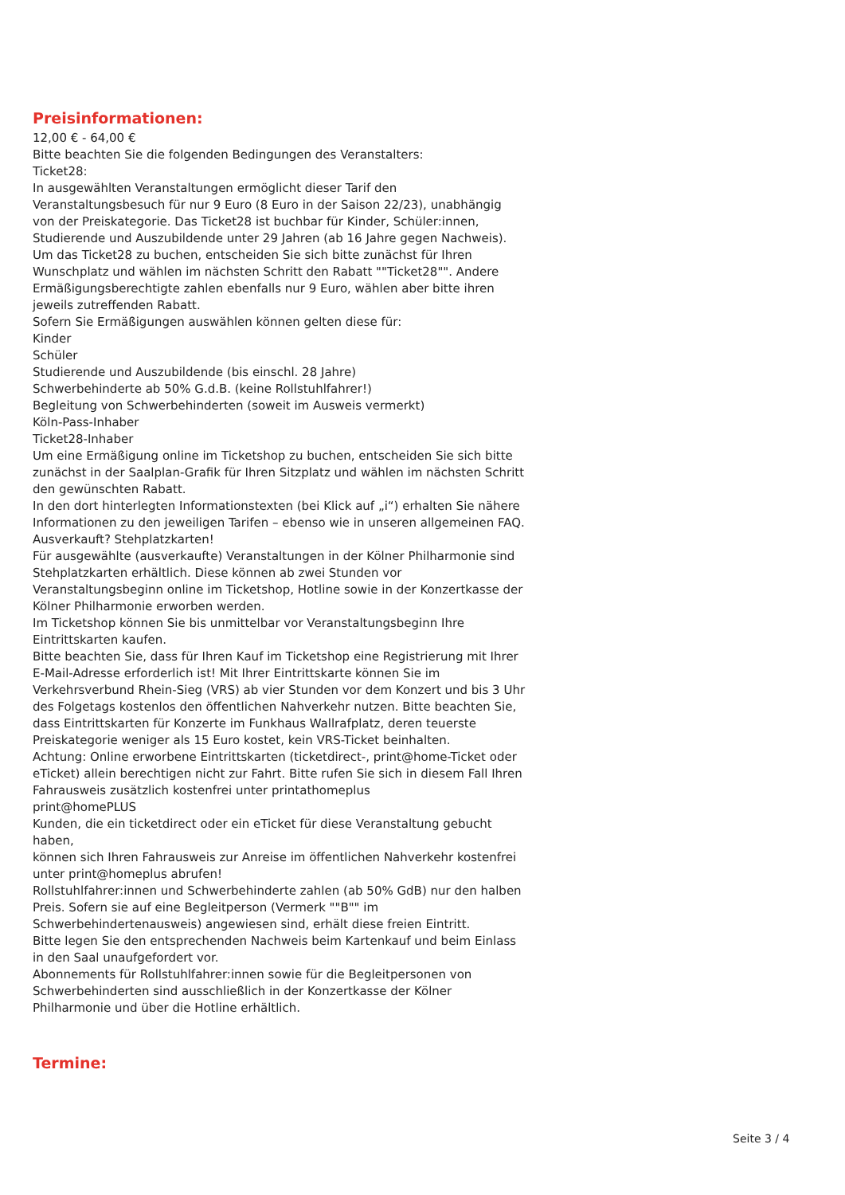Preisinformationen:
12,00 € - 64,00 €
Bitte beachten Sie die folgenden Bedingungen des Veranstalters:
Ticket28:
In ausgewählten Veranstaltungen ermöglicht dieser Tarif den Veranstaltungsbesuch für nur 9 Euro (8 Euro in der Saison 22/23), unabhängig von der Preiskategorie. Das Ticket28 ist buchbar für Kinder, Schüler:innen, Studierende und Auszubildende unter 29 Jahren (ab 16 Jahre gegen Nachweis). Um das Ticket28 zu buchen, entscheiden Sie sich bitte zunächst für Ihren Wunschplatz und wählen im nächsten Schritt den Rabatt ""Ticket28"". Andere Ermäßigungsberechtigte zahlen ebenfalls nur 9 Euro, wählen aber bitte ihren jeweils zutreffenden Rabatt.
Sofern Sie Ermäßigungen auswählen können gelten diese für:
Kinder
Schüler
Studierende und Auszubildende (bis einschl. 28 Jahre)
Schwerbehinderte ab 50% G.d.B. (keine Rollstuhlfahrer!)
Begleitung von Schwerbehinderten (soweit im Ausweis vermerkt)
Köln-Pass-Inhaber
Ticket28-Inhaber
Um eine Ermäßigung online im Ticketshop zu buchen, entscheiden Sie sich bitte zunächst in der Saalplan-Grafik für Ihren Sitzplatz und wählen im nächsten Schritt den gewünschten Rabatt.
In den dort hinterlegten Informationstexten (bei Klick auf „i“) erhalten Sie nähere Informationen zu den jeweiligen Tarifen – ebenso wie in unseren allgemeinen FAQ.
Ausverkauft? Stehplatzkarten!
Für ausgewählte (ausverkaufte) Veranstaltungen in der Kölner Philharmonie sind Stehplatzkarten erhältlich. Diese können ab zwei Stunden vor Veranstaltungsbeginn online im Ticketshop, Hotline sowie in der Konzertkasse der Kölner Philharmonie erworben werden.
Im Ticketshop können Sie bis unmittelbar vor Veranstaltungsbeginn Ihre Eintrittskarten kaufen.
Bitte beachten Sie, dass für Ihren Kauf im Ticketshop eine Registrierung mit Ihrer E-Mail-Adresse erforderlich ist! Mit Ihrer Eintrittskarte können Sie im Verkehrsverbund Rhein-Sieg (VRS) ab vier Stunden vor dem Konzert und bis 3 Uhr des Folgetags kostenlos den öffentlichen Nahverkehr nutzen. Bitte beachten Sie, dass Eintrittskarten für Konzerte im Funkhaus Wallrafplatz, deren teuerste Preiskategorie weniger als 15 Euro kostet, kein VRS-Ticket beinhalten.
Achtung: Online erworbene Eintrittskarten (ticketdirect-, print@home-Ticket oder eTicket) allein berechtigen nicht zur Fahrt. Bitte rufen Sie sich in diesem Fall Ihren Fahrausweis zusätzlich kostenfrei unter printathomeplus
print@homePLUS
Kunden, die ein ticketdirect oder ein eTicket für diese Veranstaltung gebucht haben,
können sich Ihren Fahrausweis zur Anreise im öffentlichen Nahverkehr kostenfrei unter print@homeplus abrufen!
Rollstuhlfahrer:innen und Schwerbehinderte zahlen (ab 50% GdB) nur den halben Preis. Sofern sie auf eine Begleitperson (Vermerk ""B"" im Schwerbehindertenausweis) angewiesen sind, erhält diese freien Eintritt.
Bitte legen Sie den entsprechenden Nachweis beim Kartenkauf und beim Einlass in den Saal unaufgefordert vor.
Abonnements für Rollstuhlfahrer:innen sowie für die Begleitpersonen von Schwerbehinderten sind ausschließlich in der Konzertkasse der Kölner Philharmonie und über die Hotline erhältlich.
Termine:
Seite 3 / 4